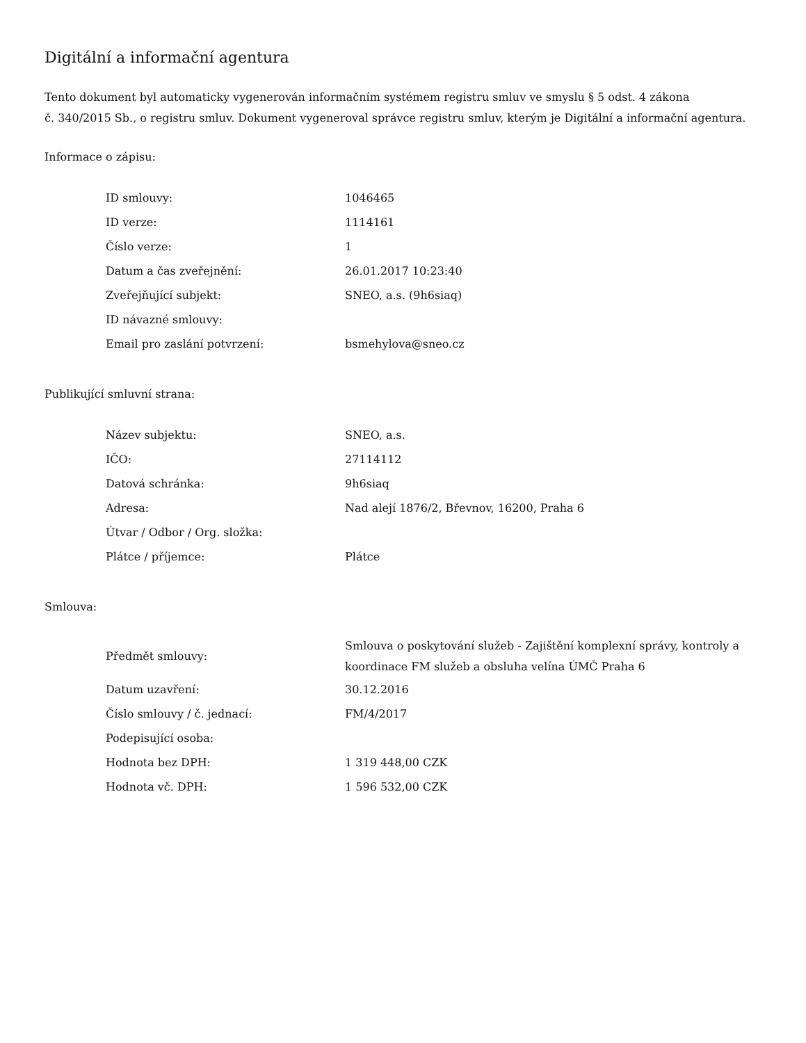Digitální a informační agentura
Tento dokument byl automaticky vygenerován informačním systémem registru smluv ve smyslu § 5 odst. 4 zákona
č. 340/2015 Sb., o registru smluv. Dokument vygeneroval správce registru smluv, kterým je Digitální a informační agentura.
Informace o zápisu:
| ID smlouvy: | 1046465 |
| ID verze: | 1114161 |
| Číslo verze: | 1 |
| Datum a čas zveřejnění: | 26.01.2017 10:23:40 |
| Zveřejňující subjekt: | SNEO, a.s. (9h6siaq) |
| ID návazné smlouvy: | |
| Email pro zaslání potvrzení: | bsmehylova@sneo.cz |
Publikující smluvní strana:
| Název subjektu: | SNEO, a.s. |
| IČO: | 27114112 |
| Datová schránka: | 9h6siaq |
| Adresa: | Nad alejí 1876/2, Břevnov, 16200, Praha 6 |
| Útvar / Odbor / Org. složka: | |
| Plátce / příjemce: | Plátce |
Smlouva:
| Předmět smlouvy: | Smlouva o poskytování služeb - Zajištění komplexní správy, kontroly a koordinace FM služeb a obsluha velína ÚMČ Praha 6 |
| Datum uzavření: | 30.12.2016 |
| Číslo smlouvy / č. jednací: | FM/4/2017 |
| Podepisující osoba: | |
| Hodnota bez DPH: | 1 319 448,00 CZK |
| Hodnota vč. DPH: | 1 596 532,00 CZK |